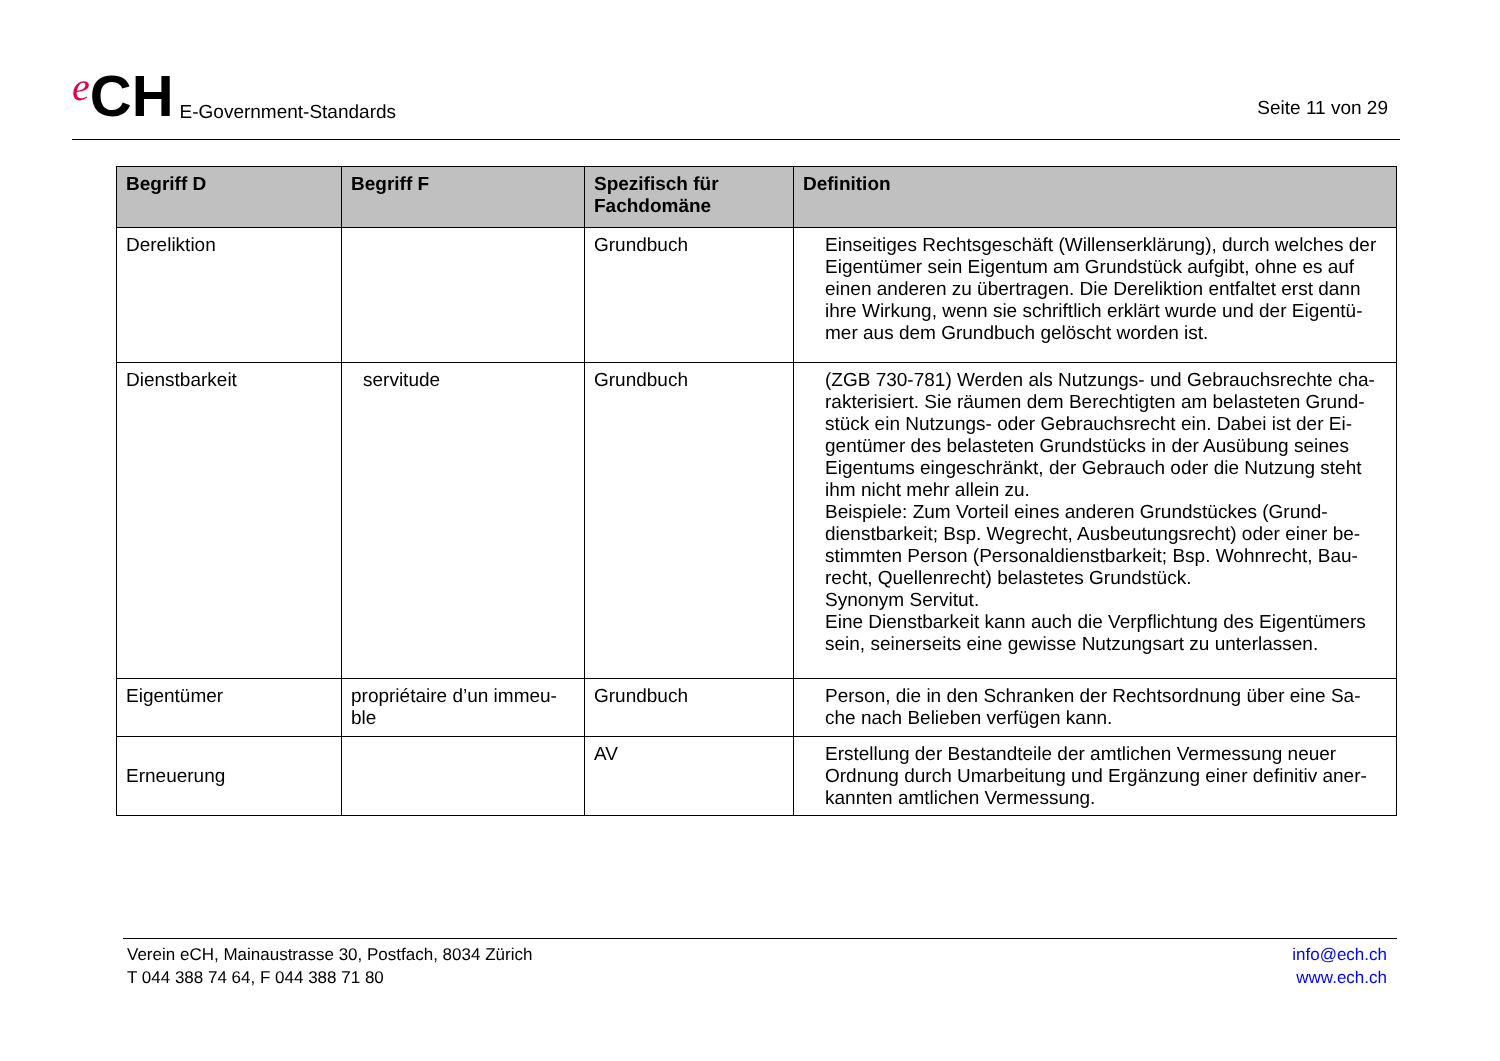e CH E-Government-Standards
Seite 11 von 29
| Begriff D | Begriff F | Spezifisch für Fachdomäne | Definition |
| --- | --- | --- | --- |
| Dereliktion | | Grundbuch | Einseitiges Rechtsgeschäft (Willenserklärung), durch welches der Eigentümer sein Eigentum am Grundstück aufgibt, ohne es auf einen anderen zu übertragen. Die Dereliktion entfaltet erst dann ihre Wirkung, wenn sie schriftlich erklärt wurde und der Eigentü-mer aus dem Grundbuch gelöscht worden ist. |
| Dienstbarkeit | servitude | Grundbuch | (ZGB 730-781) Werden als Nutzungs- und Gebrauchsrechte cha-rakterisiert. Sie räumen dem Berechtigten am belasteten Grund-stück ein Nutzungs- oder Gebrauchsrecht ein. Dabei ist der Ei-gentümer des belasteten Grundstücks in der Ausübung seines Eigentums eingeschränkt, der Gebrauch oder die Nutzung steht ihm nicht mehr allein zu. Beispiele: Zum Vorteil eines anderen Grundstückes (Grund-dienstbarkeit; Bsp. Wegrecht, Ausbeutungsrecht) oder einer be-stimmten Person (Personaldienstbarkeit; Bsp. Wohnrecht, Bau-recht, Quellenrecht) belastetes Grundstück. Synonym Servitut. Eine Dienstbarkeit kann auch die Verpflichtung des Eigentümers sein, seinerseits eine gewisse Nutzungsart zu unterlassen. |
| Eigentümer | propriétaire d’un immeu-ble | Grundbuch | Person, die in den Schranken der Rechtsordnung über eine Sa-che nach Belieben verfügen kann. |
| Erneuerung | | AV | Erstellung der Bestandteile der amtlichen Vermessung neuer Ordnung durch Umarbeitung und Ergänzung einer definitiv aner-kannten amtlichen Vermessung. |
Verein eCH, Mainaustrasse 30, Postfach, 8034 Zürich
T 044 388 74 64, F 044 388 71 80
info@ech.ch
www.ech.ch